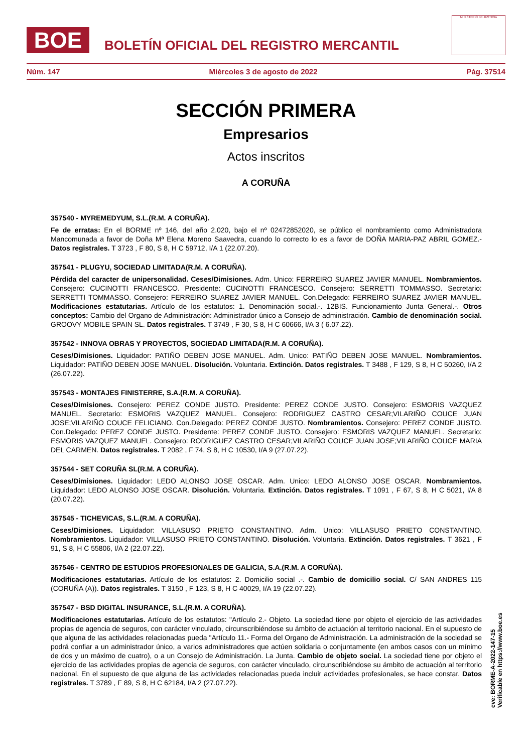BOE
BOLETÍN OFICIAL DEL REGISTRO MERCANTIL
MINISTERIO DE JUSTICIA
Núm. 147 Miércoles 3 de agosto de 2022 Pág. 37514
SECCIÓN PRIMERA
Empresarios
Actos inscritos
A CORUÑA
357540 - MYREMEDYUM, S.L.(R.M. A CORUÑA).
Fe de erratas: En el BORME nº 146, del año 2.020, bajo el nº 02472852020, se público el nombramiento como Administradora Mancomunada a favor de Doña Mª Elena Moreno Saavedra, cuando lo correcto lo es a favor de DOÑA MARIA-PAZ ABRIL GOMEZ.- Datos registrales. T 3723 , F 80, S 8, H C 59712, I/A 1 (22.07.20).
357541 - PLUGYU, SOCIEDAD LIMITADA(R.M. A CORUÑA).
Pérdida del caracter de unipersonalidad. Ceses/Dimisiones. Adm. Unico: FERREIRO SUAREZ JAVIER MANUEL. Nombramientos. Consejero: CUCINOTTI FRANCESCO. Presidente: CUCINOTTI FRANCESCO. Consejero: SERRETTI TOMMASSO. Secretario: SERRETTI TOMMASSO. Consejero: FERREIRO SUAREZ JAVIER MANUEL. Con.Delegado: FERREIRO SUAREZ JAVIER MANUEL. Modificaciones estatutarias. Artículo de los estatutos: 1. Denominación social.-. 12BIS. Funcionamiento Junta General.-. Otros conceptos: Cambio del Organo de Administración: Administrador único a Consejo de administración. Cambio de denominación social. GROOVY MOBILE SPAIN SL. Datos registrales. T 3749 , F 30, S 8, H C 60666, I/A 3 ( 6.07.22).
357542 - INNOVA OBRAS Y PROYECTOS, SOCIEDAD LIMITADA(R.M. A CORUÑA).
Ceses/Dimisiones. Liquidador: PATIÑO DEBEN JOSE MANUEL. Adm. Unico: PATIÑO DEBEN JOSE MANUEL. Nombramientos. Liquidador: PATIÑO DEBEN JOSE MANUEL. Disolución. Voluntaria. Extinción. Datos registrales. T 3488 , F 129, S 8, H C 50260, I/A 2 (26.07.22).
357543 - MONTAJES FINISTERRE, S.A.(R.M. A CORUÑA).
Ceses/Dimisiones. Consejero: PEREZ CONDE JUSTO. Presidente: PEREZ CONDE JUSTO. Consejero: ESMORIS VAZQUEZ MANUEL. Secretario: ESMORIS VAZQUEZ MANUEL. Consejero: RODRIGUEZ CASTRO CESAR;VILARIÑO COUCE JUAN JOSE;VILARIÑO COUCE FELICIANO. Con.Delegado: PEREZ CONDE JUSTO. Nombramientos. Consejero: PEREZ CONDE JUSTO. Con.Delegado: PEREZ CONDE JUSTO. Presidente: PEREZ CONDE JUSTO. Consejero: ESMORIS VAZQUEZ MANUEL. Secretario: ESMORIS VAZQUEZ MANUEL. Consejero: RODRIGUEZ CASTRO CESAR;VILARIÑO COUCE JUAN JOSE;VILARIÑO COUCE MARIA DEL CARMEN. Datos registrales. T 2082 , F 74, S 8, H C 10530, I/A 9 (27.07.22).
357544 - SET CORUÑA SL(R.M. A CORUÑA).
Ceses/Dimisiones. Liquidador: LEDO ALONSO JOSE OSCAR. Adm. Unico: LEDO ALONSO JOSE OSCAR. Nombramientos. Liquidador: LEDO ALONSO JOSE OSCAR. Disolución. Voluntaria. Extinción. Datos registrales. T 1091 , F 67, S 8, H C 5021, I/A 8 (20.07.22).
357545 - TICHEVICAS, S.L.(R.M. A CORUÑA).
Ceses/Dimisiones. Liquidador: VILLASUSO PRIETO CONSTANTINO. Adm. Unico: VILLASUSO PRIETO CONSTANTINO. Nombramientos. Liquidador: VILLASUSO PRIETO CONSTANTINO. Disolución. Voluntaria. Extinción. Datos registrales. T 3621 , F 91, S 8, H C 55806, I/A 2 (22.07.22).
357546 - CENTRO DE ESTUDIOS PROFESIONALES DE GALICIA, S.A.(R.M. A CORUÑA).
Modificaciones estatutarias. Artículo de los estatutos: 2. Domicilio social .-. Cambio de domicilio social. C/ SAN ANDRES 115 (CORUÑA (A)). Datos registrales. T 3150 , F 123, S 8, H C 40029, I/A 19 (22.07.22).
357547 - BSD DIGITAL INSURANCE, S.L.(R.M. A CORUÑA).
Modificaciones estatutarias. Artículo de los estatutos: "Artículo 2.- Objeto. La sociedad tiene por objeto el ejercicio de las actividades propias de agencia de seguros, con carácter vinculado, circunscribiéndose su ámbito de actuación al territorio nacional. En el supuesto de que alguna de las actividades relacionadas pueda "Artículo 11.- Forma del Organo de Administración. La administración de la sociedad se podrá confiar a un administrador único, a varios administradores que actúen solidaria o conjuntamente (en ambos casos con un mínimo de dos y un máximo de cuatro), o a un Consejo de Administración. La Junta. Cambio de objeto social. La sociedad tiene por objeto el ejercicio de las actividades propias de agencia de seguros, con carácter vinculado, circunscribiéndose su ámbito de actuación al territorio nacional. En el supuesto de que alguna de las actividades relacionadas pueda incluir actividades profesionales, se hace constar. Datos registrales. T 3789 , F 89, S 8, H C 62184, I/A 2 (27.07.22).
cve: BORME-A-2022-147-15
Verificable en https://www.boe.es